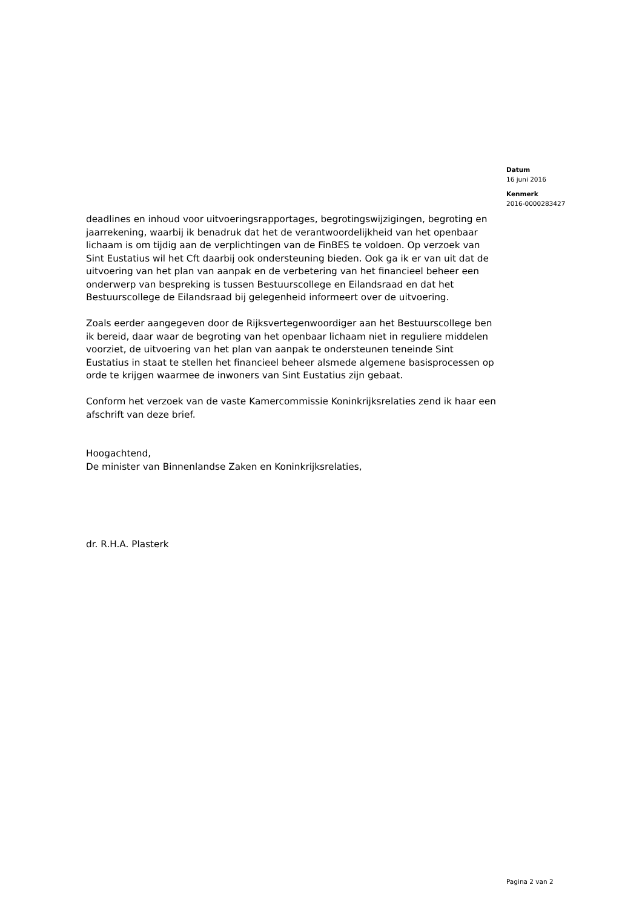Datum
16 juni 2016
Kenmerk
2016-0000283427
deadlines en inhoud voor uitvoeringsrapportages, begrotingswijzigingen, begroting en jaarrekening, waarbij ik benadruk dat het de verantwoordelijkheid van het openbaar lichaam is om tijdig aan de verplichtingen van de FinBES te voldoen. Op verzoek van Sint Eustatius wil het Cft daarbij ook ondersteuning bieden. Ook ga ik er van uit dat de uitvoering van het plan van aanpak en de verbetering van het financieel beheer een onderwerp van bespreking is tussen Bestuurscollege en Eilandsraad en dat het Bestuurscollege de Eilandsraad bij gelegenheid informeert over de uitvoering.
Zoals eerder aangegeven door de Rijksvertegenwoordiger aan het Bestuurscollege ben ik bereid, daar waar de begroting van het openbaar lichaam niet in reguliere middelen voorziet, de uitvoering van het plan van aanpak te ondersteunen teneinde Sint Eustatius in staat te stellen het financieel beheer alsmede algemene basisprocessen op orde te krijgen waarmee de inwoners van Sint Eustatius zijn gebaat.
Conform het verzoek van de vaste Kamercommissie Koninkrijksrelaties zend ik haar een afschrift van deze brief.
Hoogachtend,
De minister van Binnenlandse Zaken en Koninkrijksrelaties,
dr. R.H.A. Plasterk
Pagina 2 van 2